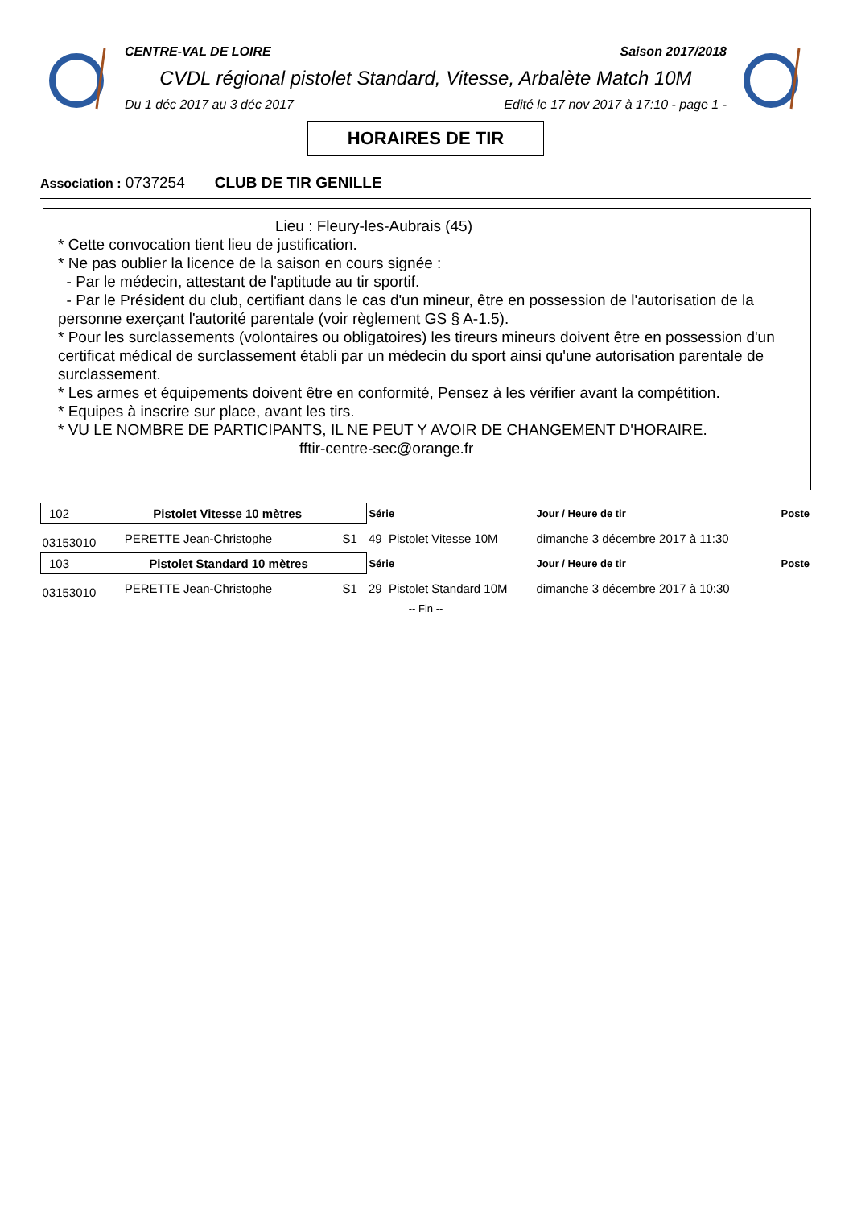CENTRE-VAL DE LOIRE Saison 2017/2018
CVDL régional pistolet Standard, Vitesse, Arbalète Match 10M
Du 1 déc 2017 au 3 déc 2017 Edité le 17 nov 2017 à 17:10 - page 1 -
HORAIRES DE TIR
Association : 0737254 CLUB DE TIR GENILLE
Lieu : Fleury-les-Aubrais (45)
* Cette convocation tient lieu de justification.
* Ne pas oublier la licence de la saison en cours signée :
- Par le médecin, attestant de l'aptitude au tir sportif.
- Par le Président du club, certifiant dans le cas d'un mineur, être en possession de l'autorisation de la personne exerçant l'autorité parentale (voir règlement GS § A-1.5).
* Pour les surclassements (volontaires ou obligatoires) les tireurs mineurs doivent être en possession d'un certificat médical de surclassement établi par un médecin du sport ainsi qu'une autorisation parentale de surclassement.
* Les armes et équipements doivent être en conformité, Pensez à les vérifier avant la compétition.
* Equipes à inscrire sur place, avant les tirs.
* VU LE NOMBRE DE PARTICIPANTS, IL NE PEUT Y AVOIR DE CHANGEMENT D'HORAIRE.
fftir-centre-sec@orange.fr
| 102 Pistolet Vitesse 10 mètres | | | Série | | Jour / Heure de tir | Poste |
| 03153010 | PERETTE Jean-Christophe | S1 | 49 | Pistolet Vitesse 10M | dimanche 3 décembre 2017 à 11:30 | |
| 103 Pistolet Standard 10 mètres | | | Série | | Jour / Heure de tir | Poste |
| 03153010 | PERETTE Jean-Christophe | S1 | 29 | Pistolet Standard 10M | dimanche 3 décembre 2017 à 10:30 | |
-- Fin --